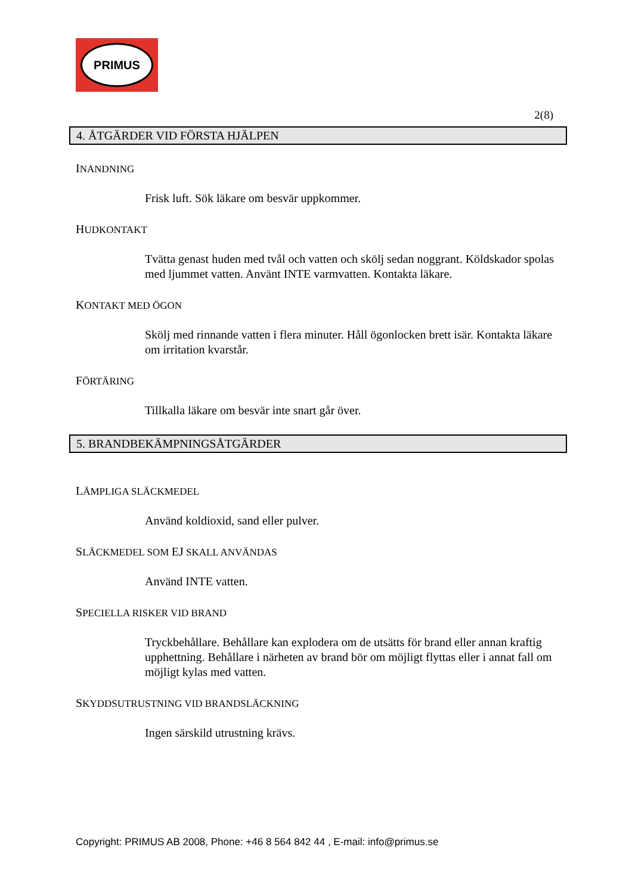PRIMUS
2(8)
4. ÅTGÄRDER VID FÖRSTA HJÄLPEN
INANDNING
Frisk luft. Sök läkare om besvär uppkommer.
HUDKONTAKT
Tvätta genast huden med tvål och vatten och skölj sedan noggrant. Köldskador spolas med ljummet vatten. Använt INTE varmvatten. Kontakta läkare.
KONTAKT MED ÖGON
Skölj med rinnande vatten i flera minuter. Håll ögonlocken brett isär. Kontakta läkare om irritation kvarstår.
FÖRTÄRING
Tillkalla läkare om besvär inte snart går över.
5. BRANDBEKÄMPNINGSÅTGÄRDER
LÄMPLIGA SLÄCKMEDEL
Använd koldioxid, sand eller pulver.
SLÄCKMEDEL SOM EJ SKALL ANVÄNDAS
Använd INTE vatten.
SPECIELLA RISKER VID BRAND
Tryckbehållare. Behållare kan explodera om de utsätts för brand eller annan kraftig upphettning. Behållare i närheten av brand bör om möjligt flyttas eller i annat fall om möjligt kylas med vatten.
SKYDDSUTRUSTNING VID BRANDSLÄCKNING
Ingen särskild utrustning krävs.
Copyright: PRIMUS AB 2008, Phone: +46 8 564 842 44 , E-mail: info@primus.se